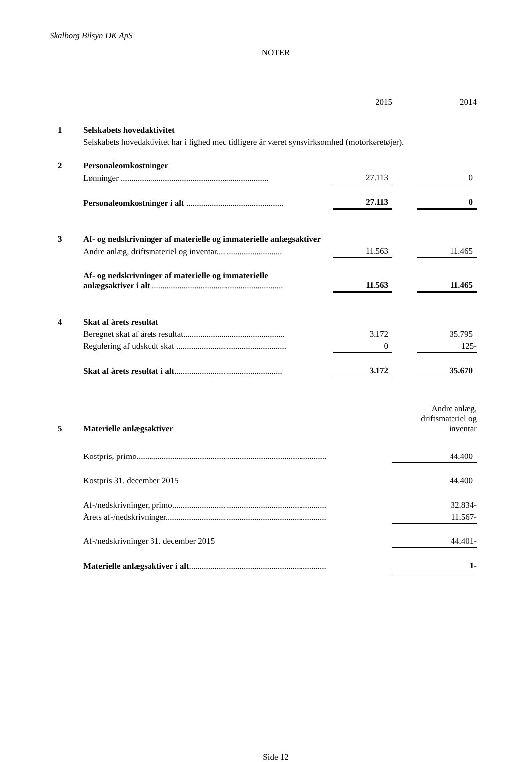Skalborg Bilsyn DK ApS
NOTER
| | | 2015 | | 2014 |
| 1 | Selskabets hovedaktivitet | | | |
| | Selskabets hovedaktivitet har i lighed med tidligere år været synsvirksomhed (motorkøretøjer). | | | |
| 2 | Personaleomkostninger | | | |
| | Lønninger ...................................................................... | 27.113 | | 0 |
| | Personaleomkostninger i alt .............................................. | 27.113 | | 0 |
| 3 | Af- og nedskrivninger af materielle og immaterielle anlægsaktiver | | | |
| | Andre anlæg, driftsmateriel og inventar............................... | 11.563 | | 11.465 |
| | Af- og nedskrivninger af materielle og immaterielle anlægsaktiver i alt .............................................................. | 11.563 | | 11.465 |
| 4 | Skat af årets resultat | | | |
| | Beregnet skat af årets resultat................................................ | 3.172 | | 35.795 |
| | Regulering af udskudt skat .................................................... | 0 | | 125- |
| | Skat af årets resultat i alt ................................................... | 3.172 | | 35.670 |
| 5 | Materielle anlægsaktiver | Andre anlæg, driftsmateriel og inventar |
| | Kostpris, primo.......................................................................................... | 44.400 |
| | Kostpris 31. december 2015 | 44.400 |
| | Af-/nedskrivninger, primo......................................................................... | 32.834- |
| | Årets af-/nedskrivninger............................................................................ | 11.567- |
| | Af-/nedskrivninger 31. december 2015 | 44.401- |
| | Materielle anlægsaktiver i alt ................................................................. | 1- |
Side 12